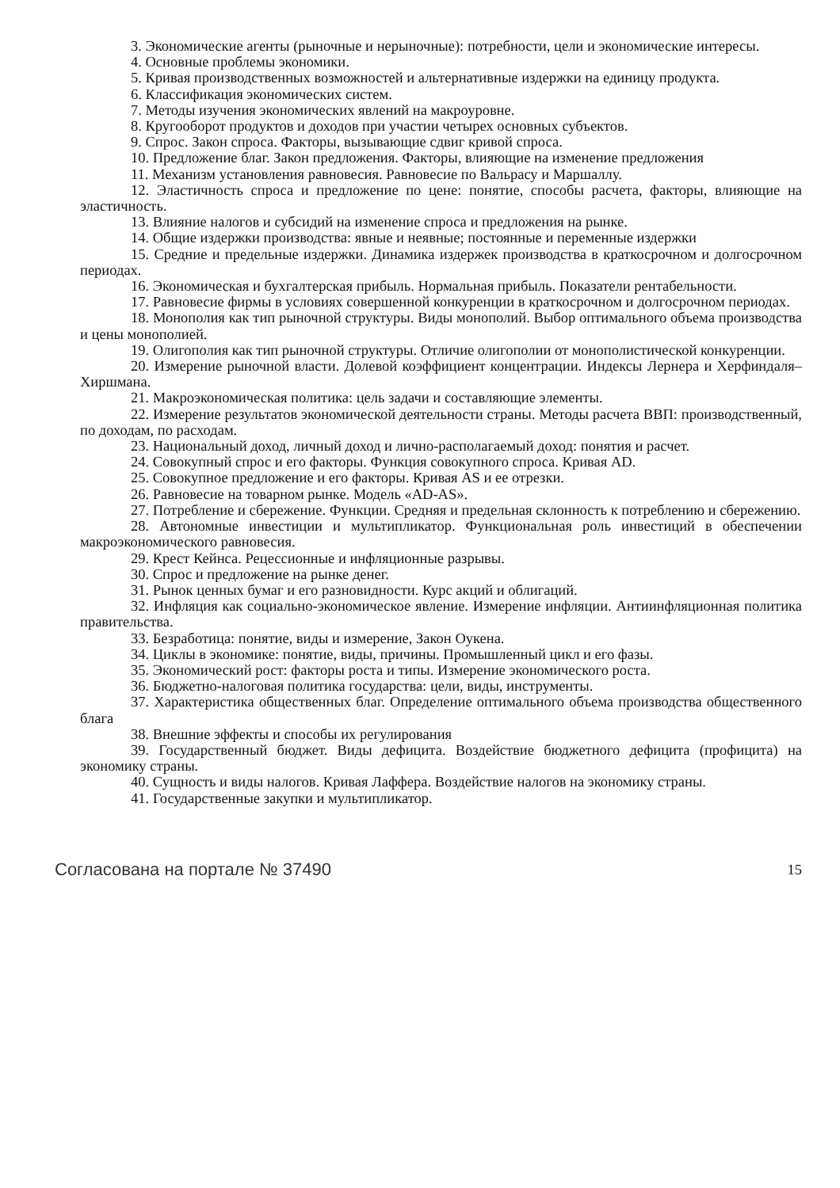3. Экономические агенты (рыночные и нерыночные): потребности, цели и экономические интересы.
4. Основные проблемы экономики.
5. Кривая производственных возможностей и альтернативные издержки на единицу продукта.
6. Классификация экономических систем.
7. Методы изучения экономических явлений на макроуровне.
8. Кругооборот продуктов и доходов при участии четырех основных субъектов.
9. Спрос. Закон спроса. Факторы, вызывающие сдвиг кривой спроса.
10. Предложение благ. Закон предложения. Факторы, влияющие на изменение предложения
11. Механизм установления равновесия. Равновесие по Вальрасу и Маршаллу.
12. Эластичность спроса и предложение по цене: понятие, способы расчета, факторы, влияющие на эластичность.
13. Влияние налогов и субсидий на изменение спроса и предложения на рынке.
14. Общие издержки производства: явные и неявные; постоянные и переменные издержки
15. Средние и предельные издержки. Динамика издержек производства в краткосрочном и долгосрочном периодах.
16. Экономическая и бухгалтерская прибыль. Нормальная прибыль. Показатели рентабельности.
17. Равновесие фирмы в условиях совершенной конкуренции в краткосрочном и долгосрочном периодах.
18. Монополия как тип рыночной структуры. Виды монополий. Выбор оптимального объема производства и цены монополией.
19. Олигополия как тип рыночной структуры. Отличие олигополии от монополистической конкуренции.
20. Измерение рыночной власти. Долевой коэффициент концентрации. Индексы Лернера и Херфиндаля–Хиршмана.
21. Макроэкономическая политика: цель задачи и составляющие элементы.
22. Измерение результатов экономической деятельности страны. Методы расчета ВВП: производственный, по доходам, по расходам.
23. Национальный доход, личный доход и лично-располагаемый доход: понятия и расчет.
24. Совокупный спрос и его факторы. Функция совокупного спроса. Кривая AD.
25. Совокупное предложение и его факторы. Кривая AS и ее отрезки.
26. Равновесие на товарном рынке. Модель «AD-AS».
27. Потребление и сбережение. Функции. Средняя и предельная склонность к потреблению и сбережению.
28. Автономные инвестиции и мультипликатор. Функциональная роль инвестиций в обеспечении макроэкономического равновесия.
29. Крест Кейнса. Рецессионные и инфляционные разрывы.
30. Спрос и предложение на рынке денег.
31. Рынок ценных бумаг и его разновидности. Курс акций и облигаций.
32. Инфляция как социально-экономическое явление. Измерение инфляции. Антиинфляционная политика правительства.
33. Безработица: понятие, виды и измерение, Закон Оукена.
34. Циклы в экономике: понятие, виды, причины. Промышленный цикл и его фазы.
35. Экономический рост: факторы роста и типы. Измерение экономического роста.
36. Бюджетно-налоговая политика государства: цели, виды, инструменты.
37. Характеристика общественных благ. Определение оптимального объема производства общественного блага
38. Внешние эффекты и способы их регулирования
39. Государственный бюджет. Виды дефицита. Воздействие бюджетного дефицита (профицита) на экономику страны.
40. Сущность и виды налогов. Кривая Лаффера. Воздействие налогов на экономику страны.
41. Государственные закупки и мультипликатор.
Согласована на портале № 37490 15